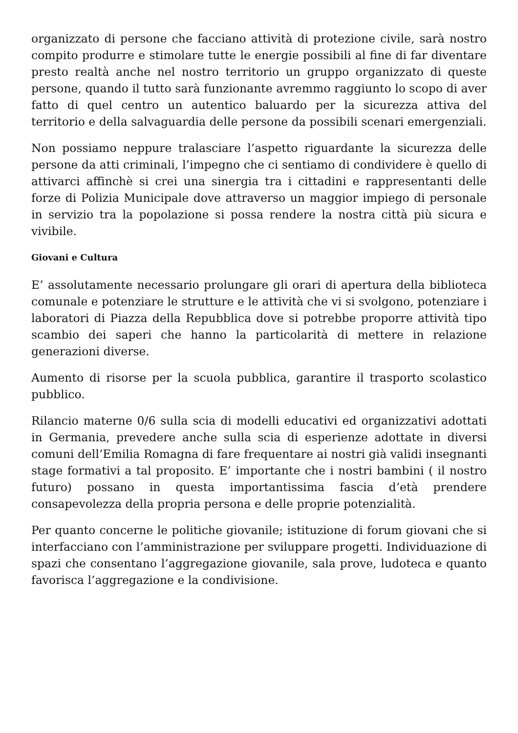organizzato di persone che facciano attività di protezione civile, sarà nostro compito produrre e stimolare tutte le energie possibili al fine di far diventare presto realtà anche nel nostro territorio un gruppo organizzato di queste persone, quando il tutto sarà funzionante avremmo raggiunto lo scopo di aver fatto di quel centro un autentico baluardo per la sicurezza attiva del territorio e della salvaguardia delle persone da possibili scenari emergenziali.
Non possiamo neppure tralasciare l’aspetto riguardante la sicurezza delle persone da atti criminali, l’impegno che ci sentiamo di condividere è quello di attivarci affinchè si crei una sinergia tra i cittadini e rappresentanti delle forze di Polizia Municipale dove attraverso un maggior impiego di personale in servizio tra la popolazione si possa rendere la nostra città più sicura e vivibile.
Giovani e Cultura
E’ assolutamente necessario prolungare gli orari di apertura della biblioteca comunale e potenziare le strutture e le attività che vi si svolgono, potenziare i laboratori di Piazza della Repubblica dove si potrebbe proporre attività tipo scambio dei saperi che hanno la particolarità di mettere in relazione generazioni diverse.
Aumento di risorse per la scuola pubblica, garantire il trasporto scolastico pubblico.
Rilancio materne 0/6 sulla scia di modelli educativi ed organizzativi adottati in Germania, prevedere anche sulla scia di esperienze adottate in diversi comuni dell’Emilia Romagna di fare frequentare ai nostri già validi insegnanti stage formativi a tal proposito. E’ importante che i nostri bambini ( il nostro futuro) possano in questa importantissima fascia d’età prendere consapevolezza della propria persona e delle proprie potenzialità.
Per quanto concerne le politiche giovanile; istituzione di forum giovani che si interfacciano con l’amministrazione per sviluppare progetti. Individuazione di spazi che consentano l’aggregazione giovanile, sala prove, ludoteca e quanto favorisca l’aggregazione e la condivisione.